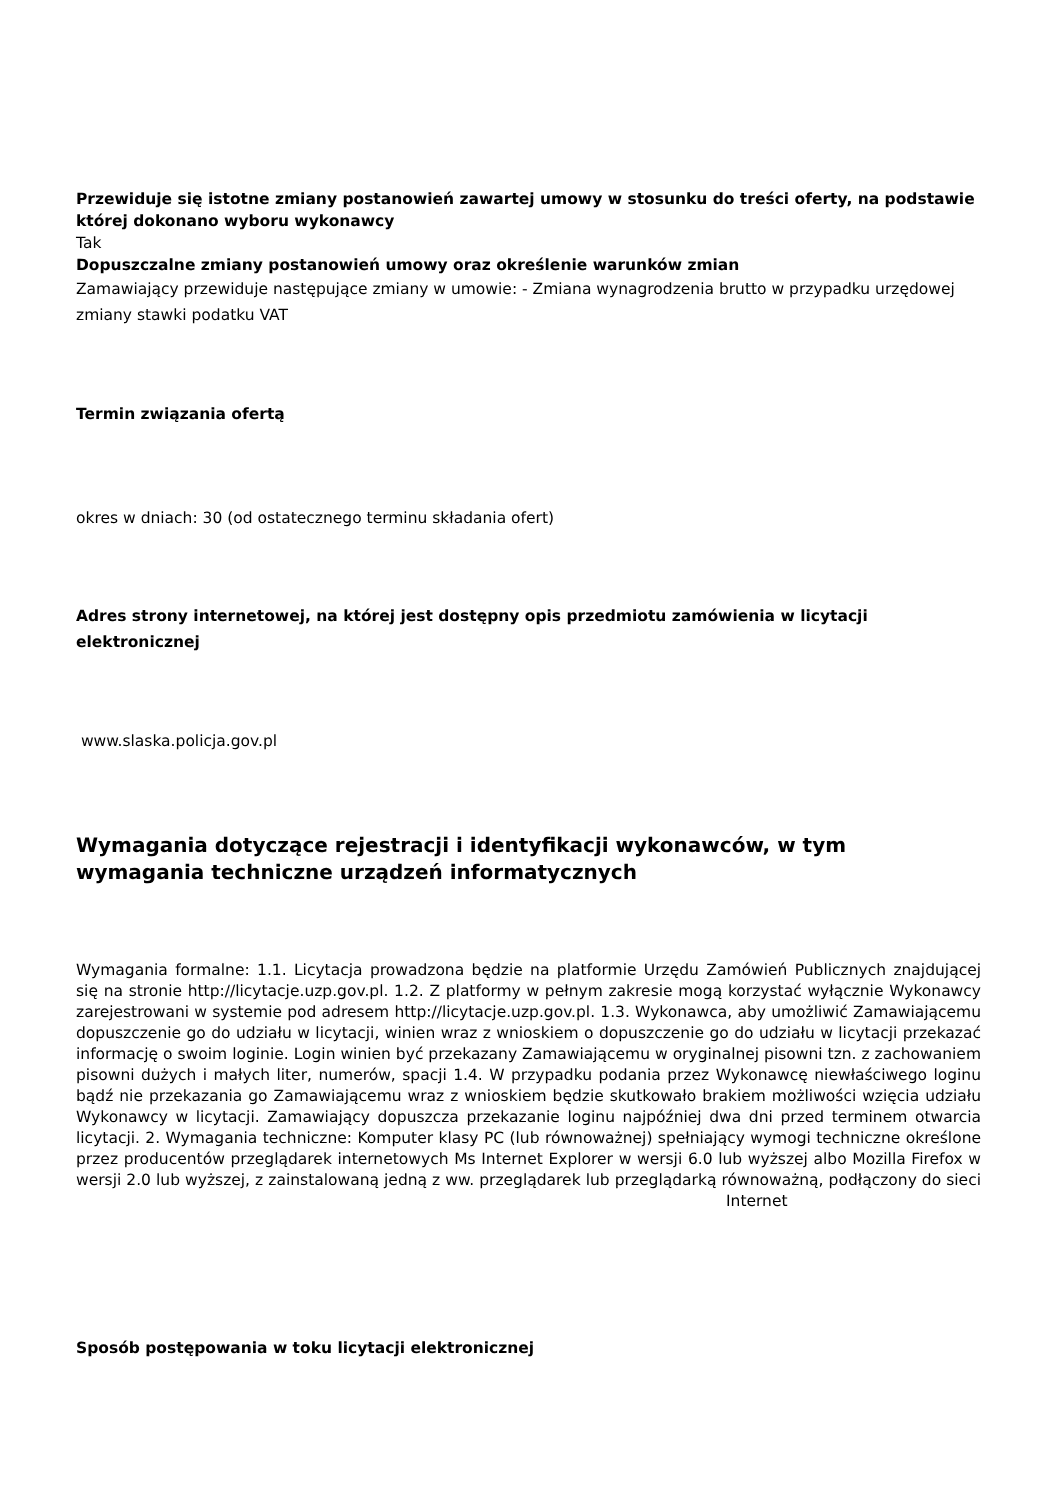Przewiduje się istotne zmiany postanowień zawartej umowy w stosunku do treści oferty, na podstawie której dokonano wyboru wykonawcy
Tak
Dopuszczalne zmiany postanowień umowy oraz określenie warunków zmian
Zamawiający przewiduje następujące zmiany w umowie: - Zmiana wynagrodzenia brutto w przypadku urzędowej zmiany stawki podatku VAT
Termin związania ofertą
okres w dniach: 30 (od ostatecznego terminu składania ofert)
Adres strony internetowej, na której jest dostępny opis przedmiotu zamówienia w licytacji elektronicznej
www.slaska.policja.gov.pl
Wymagania dotyczące rejestracji i identyfikacji wykonawców, w tym wymagania techniczne urządzeń informatycznych
Wymagania formalne: 1.1. Licytacja prowadzona będzie na platformie Urzędu Zamówień Publicznych znajdującej się na stronie http://licytacje.uzp.gov.pl. 1.2. Z platformy w pełnym zakresie mogą korzystać wyłącznie Wykonawcy zarejestrowani w systemie pod adresem http://licytacje.uzp.gov.pl. 1.3. Wykonawca, aby umożliwić Zamawiającemu dopuszczenie go do udziału w licytacji, winien wraz z wnioskiem o dopuszczenie go do udziału w licytacji przekazać informację o swoim loginie. Login winien być przekazany Zamawiającemu w oryginalnej pisowni tzn. z zachowaniem pisowni dużych i małych liter, numerów, spacji 1.4. W przypadku podania przez Wykonawcę niewłaściwego loginu bądź nie przekazania go Zamawiającemu wraz z wnioskiem będzie skutkowało brakiem możliwości wzięcia udziału Wykonawcy w licytacji. Zamawiający dopuszcza przekazanie loginu najpóźniej dwa dni przed terminem otwarcia licytacji. 2. Wymagania techniczne: Komputer klasy PC (lub równoważnej) spełniający wymogi techniczne określone przez producentów przeglądarek internetowych Ms Internet Explorer w wersji 6.0 lub wyższej albo Mozilla Firefox w wersji 2.0 lub wyższej, z zainstalowaną jedną z ww. przeglądarek lub przeglądarką równoważną, podłączony do sieci Internet
Sposób postępowania w toku licytacji elektronicznej